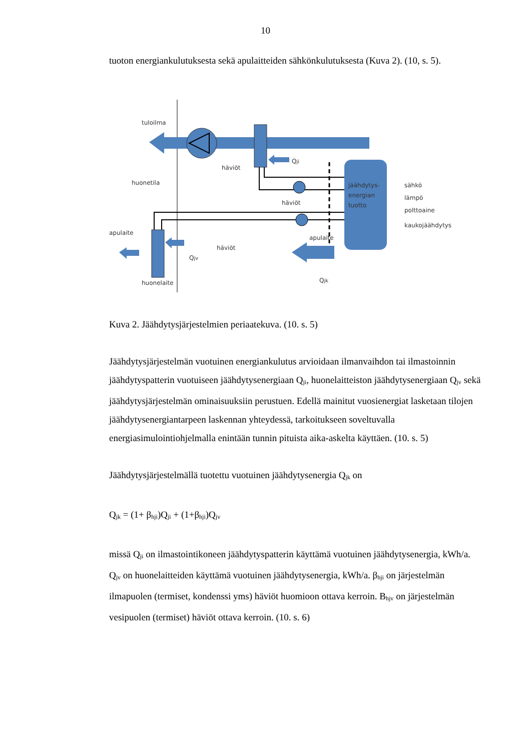10
tuoton energiankulutuksesta sekä apulaitteiden sähkönkulutuksesta (Kuva 2). (10, s. 5).
tuloilma
huonetila
apulaite
huonelaite
häviöt
häviöt
häviöt
apulaite
Qji
Qjv
Qjk
jäähdytys-
energian
tuotto
sähkö
lämpö
polttoaine
kaukojäähdytys
Kuva 2. Jäähdytysjärjestelmien periaatekuva. (10. s. 5)
Jäähdytysjärjestelmän vuotuinen energiankulutus arvioidaan ilmanvaihdon tai ilmastoinnin jäähdytyspatterin vuotuiseen jäähdytysenergiaan Q<sub>ji</sub>, huonelaitteiston jäähdytysenergiaan Q<sub>jv</sub> sekä jäähdytysjärjestelmän ominaisuuksiin perustuen. Edellä mainitut vuosienergiat lasketaan tilojen jäähdytysenergiantarpeen laskennan yhteydessä, tarkoitukseen soveltuvalla energiasimulointiohjelmalla enintään tunnin pituista aika-askelta käyttäen. (10. s. 5)
Jäähdytysjärjestelmällä tuotettu vuotuinen jäähdytysenergia Q<sub>jk</sub> on
Q<sub>jk</sub> = (1+ β<sub>hji</sub>)Q<sub>ji</sub> + (1+β<sub>hji</sub>)Q<sub>jv</sub>
missä Q<sub>ji</sub> on ilmastointikoneen jäähdytyspatterin käyttämä vuotuinen jäähdytysenergia, kWh/a. Q<sub>jv</sub> on huonelaitteiden käyttämä vuotuinen jäähdytysenergia, kWh/a. β<sub>hji</sub> on järjestelmän ilmapuolen (termiset, kondenssi yms) häviöt huomioon ottava kerroin. B<sub>hjv</sub> on järjestelmän vesipuolen (termiset) häviöt ottava kerroin. (10. s. 6)